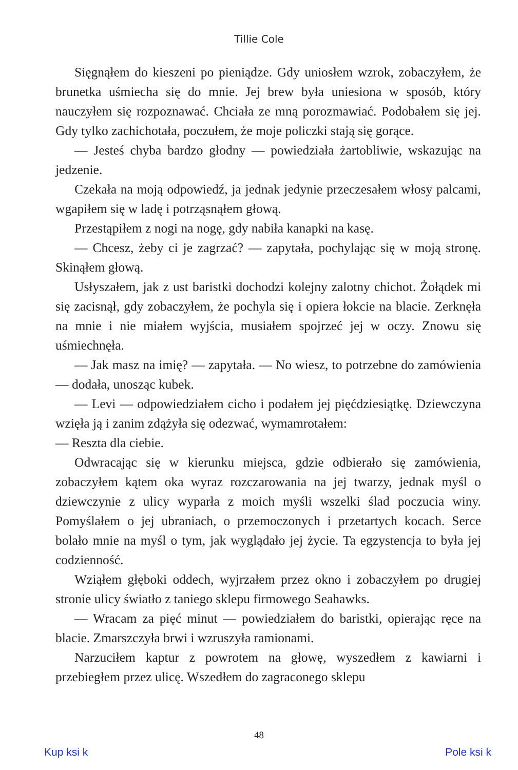Tillie Cole
Sięgnąłem do kieszeni po pieniądze. Gdy uniosłem wzrok, zobaczyłem, że brunetka uśmiecha się do mnie. Jej brew była uniesiona w sposób, który nauczyłem się rozpoznawać. Chciała ze mną porozmawiać. Podobałem się jej. Gdy tylko zachichotała, poczułem, że moje policzki stają się gorące.
— Jesteś chyba bardzo głodny — powiedziała żartobliwie, wskazując na jedzenie.
Czekała na moją odpowiedź, ja jednak jedynie przeczesałem włosy palcami, wgapiłem się w ladę i potrząsnąłem głową.
Przestąpiłem z nogi na nogę, gdy nabiła kanapki na kasę.
— Chcesz, żeby ci je zagrzać? — zapytała, pochylając się w moją stronę. Skinąłem głową.
Usłyszałem, jak z ust baristki dochodzi kolejny zalotny chichot. Żołądek mi się zacisnął, gdy zobaczyłem, że pochyla się i opiera łokcie na blacie. Zerknęła na mnie i nie miałem wyjścia, musiałem spojrzeć jej w oczy. Znowu się uśmiechnęła.
— Jak masz na imię? — zapytała. — No wiesz, to potrzebne do zamówienia — dodała, unosząc kubek.
— Levi — odpowiedziałem cicho i podałem jej pięćdziesiątkę. Dziewczyna wzięła ją i zanim zdążyła się odezwać, wymamrotałem:
— Reszta dla ciebie.
Odwracając się w kierunku miejsca, gdzie odbierało się zamówienia, zobaczyłem kątem oka wyraz rozczarowania na jej twarzy, jednak myśl o dziewczynie z ulicy wyparła z moich myśli wszelki ślad poczucia winy. Pomyślałem o jej ubraniach, o przemoczonych i przetartych kocach. Serce bolało mnie na myśl o tym, jak wyglądało jej życie. Ta egzystencja to była jej codzienność.
Wziąłem głęboki oddech, wyjrzałem przez okno i zobaczyłem po drugiej stronie ulicy światło z taniego sklepu firmowego Seahawks.
— Wracam za pięć minut — powiedziałem do baristki, opierając ręce na blacie. Zmarszczyła brwi i wzruszyła ramionami.
Narzuciłem kaptur z powrotem na głowę, wyszedłem z kawiarni i przebiegłem przez ulicę. Wszedłem do zagraconego sklepu
48
Kup ksi k Pole ksi k